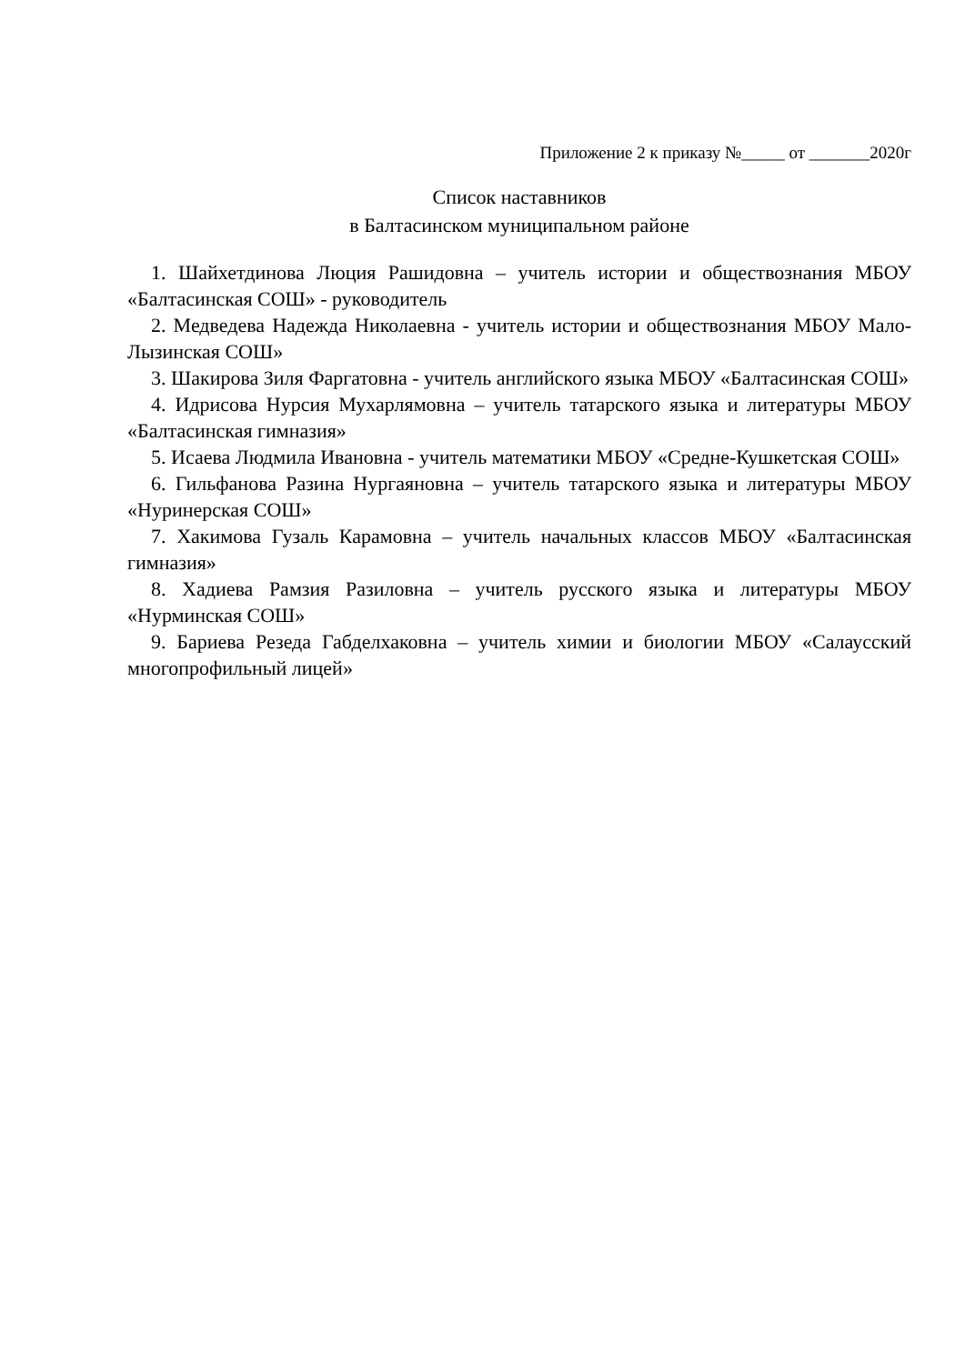Приложение 2 к приказу №_____ от _______2020г
Список наставников
в Балтасинском муниципальном районе
1. Шайхетдинова Люция Рашидовна – учитель истории и обществознания МБОУ «Балтасинская СОШ» - руководитель
2. Медведева Надежда Николаевна - учитель истории и обществознания МБОУ Мало-Лызинская СОШ»
3. Шакирова Зиля Фаргатовна - учитель английского языка МБОУ «Балтасинская СОШ»
4. Идрисова Нурсия Мухарлямовна – учитель татарского языка и литературы МБОУ «Балтасинская гимназия»
5. Исаева Людмила Ивановна - учитель математики МБОУ «Средне-Кушкетская СОШ»
6. Гильфанова Разина Нургаяновна – учитель татарского языка и литературы МБОУ «Нуринерская СОШ»
7. Хакимова Гузаль Карамовна – учитель начальных классов МБОУ «Балтасинская гимназия»
8. Хадиева Рамзия Разиловна – учитель русского языка и литературы МБОУ «Нурминская СОШ»
9. Бариева Резеда Габделхаковна – учитель химии и биологии МБОУ «Салаусский многопрофильный лицей»